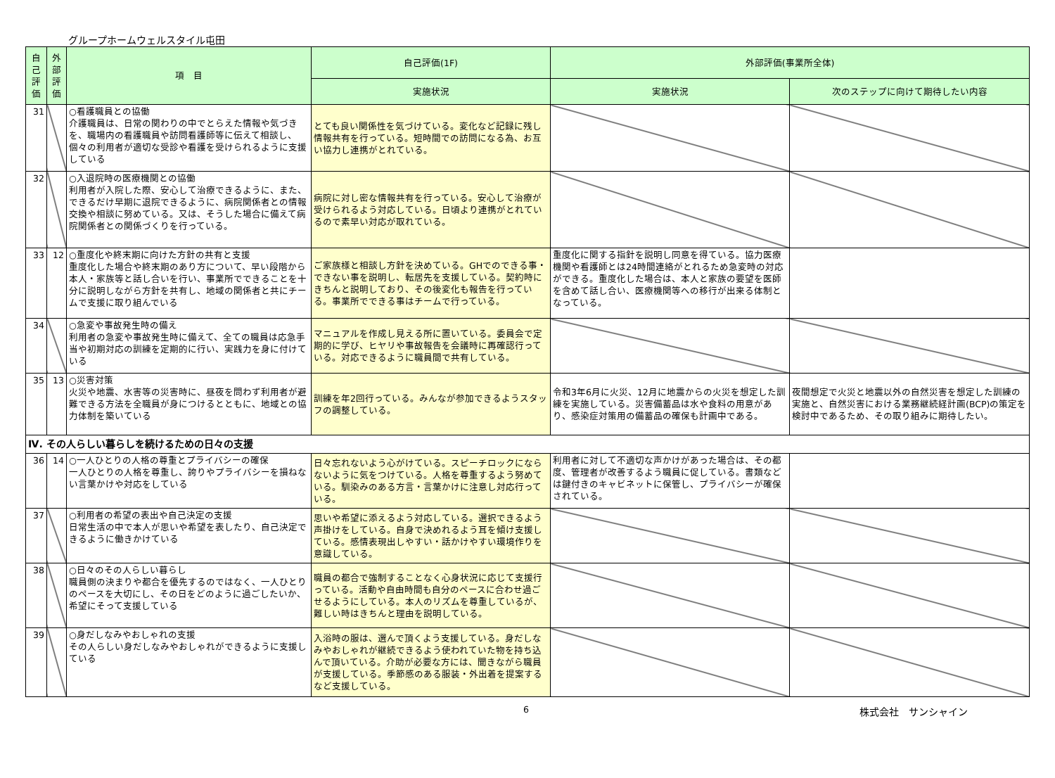グループホームウェルスタイル屯田
| 自己評価 | 外部評価 | 項 目 | 自己評価(1F) | 外部評価(事業所全体) | |
| --- | --- | --- | --- | --- | --- |
| | | | 実施状況 | 実施状況 | 次のステップに向けて期待したい内容 |
| 31 | | ○看護職員との協働 介護職員は、日常の関わりの中でとらえた情報や気づきを、職場内の看護職員や訪問看護師等に伝えて相談し、個々の利用者が適切な受診や看護を受けられるように支援している | とても良い関係性を気づけている。変化など記録に残し情報共有を行っている。短時間での訪問になる為、お互い協力し連携がとれている。 | | |
| 32 | | ○入退院時の医療機関との協働 利用者が入院した際、安心して治療できるように、また、できるだけ早期に退院できるように、病院関係者との情報交換や相談に努めている。又は、そうした場合に備えて病院関係者との関係づくりを行っている。 | 病院に対し密な情報共有を行っている。安心して治療が受けられるよう対応している。日頃より連携がとれているので素早い対応が取れている。 | | |
| 33 | 12 | ○重度化や終末期に向けた方針の共有と支援 重度化した場合や終末期のあり方について、早い段階から本人・家族等と話し合いを行い、事業所でできることを十分に説明しながら方針を共有し、地域の関係者と共にチームで支援に取り組んでいる | ご家族様と相談し方針を決めている。GHでのできる事・できない事を説明し、転居先を支援している。契約時にきちんと説明しており、その後変化も報告を行っている。事業所でできる事はチームで行っている。 | 重度化に関する指針を説明し同意を得ている。協力医療機関や看護師とは24時間連絡がとれるため急変時の対応ができる。重度化した場合は、本人と家族の要望を医師を含めて話し合い、医療機関等への移行が出来る体制となっている。 | |
| 34 | | ○急変や事故発生時の備え 利用者の急変や事故発生時に備えて、全ての職員は応急手当や初期対応の訓練を定期的に行い、実践力を身に付けている | マニュアルを作成し見える所に置いている。委員会で定期的に学び、ヒヤリや事故報告を会議時に再確認行っている。対応できるように職員間で共有している。 | | |
| 35 | 13 | ○災害対策 火災や地震、水害等の災害時に、昼夜を問わず利用者が避難できる方法を全職員が身につけるとともに、地域との協力体制を築いている | 訓練を年2回行っている。みんなが参加できるようスタッフの調整している。 | 令和3年6月に火災、12月に地震からの火災を想定した訓練を実施している。災害備蓄品は水や食料の用意があり、感染症対策用の備蓄品の確保も計画中である。 | 夜間想定で火災と地震以外の自然災害を想定した訓練の実施と、自然災害における業務継続経計画(BCP)の策定を検討中であるため、その取り組みに期待したい。 |
| Ⅳ. その人らしい暮らしを続けるための日々の支援 | | | | | |
| 36 | 14 | ○一人ひとりの人格の尊重とプライバシーの確保 一人ひとりの人格を尊重し、誇りやプライバシーを損ねない言葉かけや対応をしている | 日々忘れないよう心がけている。スピーチロックにならないように気をつけている。人格を尊重するよう努めている。馴染みのある方言・言葉かけに注意し対応行っている。 | 利用者に対して不適切な声かけがあった場合は、その都度、管理者が改善するよう職員に促している。書類などは鍵付きのキャビネットに保管し、プライバシーが確保されている。 | |
| 37 | | ○利用者の希望の表出や自己決定の支援 日常生活の中で本人が思いや希望を表したり、自己決定できるように働きかけている | 思いや希望に添えるよう対応している。選択できるよう声掛けをしている。自身で決めれるよう耳を傾け支援している。感情表現出しやすい・話かけやすい環境作りを意識している。 | | |
| 38 | | ○日々のその人らしい暮らし 職員側の決まりや都合を優先するのではなく、一人ひとりのペースを大切にし、その日をどのように過ごしたいか、希望にそって支援している | 職員の都合で強制することなく心身状況に応じて支援行っている。活動や自由時間も自分のペースに合わせ過ごせるようにしている。本人のリズムを尊重しているが、難しい時はきちんと理由を説明している。 | | |
| 39 | | ○身だしなみやおしゃれの支援 その人らしい身だしなみやおしゃれができるように支援している | 入浴時の服は、選んで頂くよう支援している。身だしなみやおしゃれが継続できるよう使われていた物を持ち込んで頂いている。介助が必要な方には、聞きながら職員が支援している。季節感のある服装・外出着を提案するなど支援している。 | | |
6 株式会社　サンシャイン